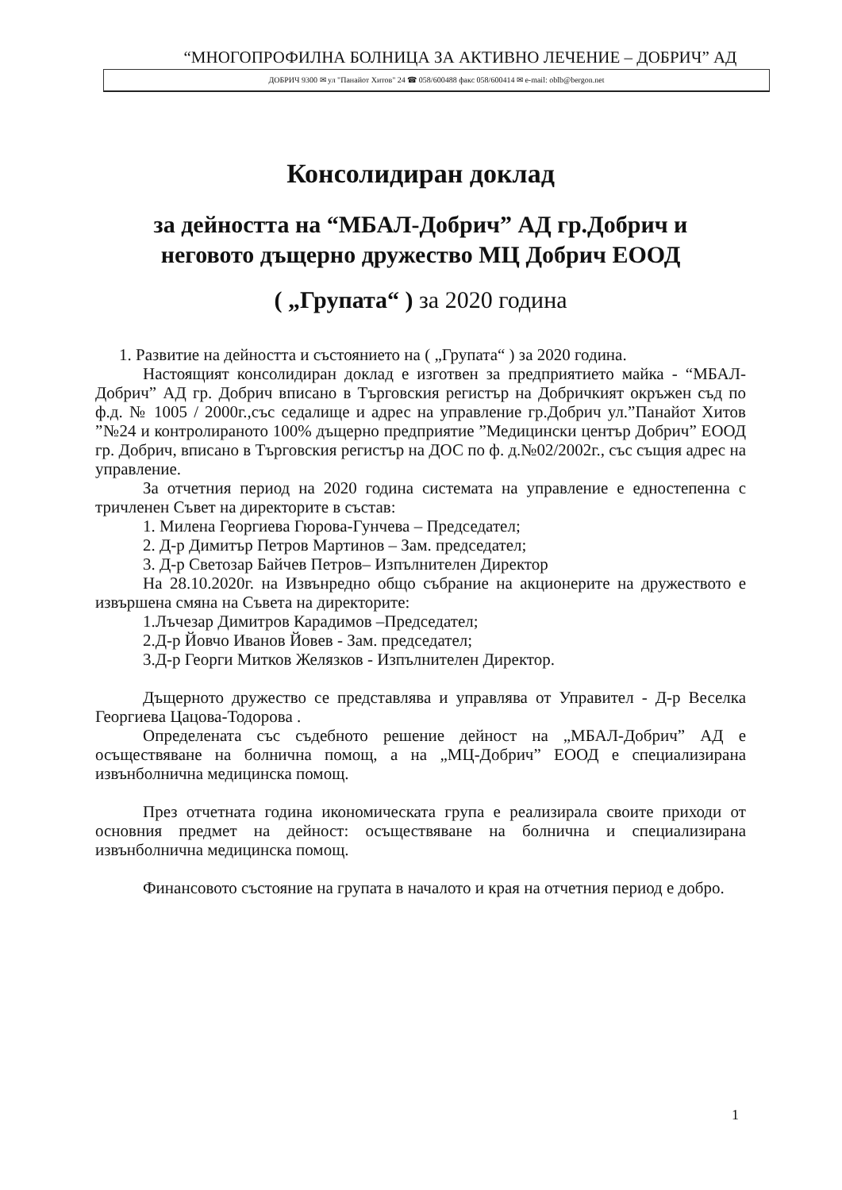“МНОГОПРОФИЛНА БОЛНИЦА ЗА АКТИВНО ЛЕЧЕНИЕ – ДОБРИЧ” АД
ДОБРИЧ 9300 ✉ ул "Панайот Хитов" 24 ☎ 058/600488 факс 058/600414 ✉ e-mail: oblb@bergon.net
Консолидиран доклад
за дейността на “МБАЛ-Добрич” АД гр.Добрич и
неговото дъщерно дружество МЦ Добрич ЕООД
( „Групата“ ) за 2020 година
1. Развитие на дейността и състоянието на ( „Групата“ ) за 2020 година.
Настоящият консолидиран доклад е изготвен за предприятието майка - “МБАЛ-Добрич” АД гр. Добрич вписано в Търговския регистър на Добричкият окръжен съд по ф.д. № 1005 / 2000г.,със седалище и адрес на управление гр.Добрич ул.”Панайот Хитов ”№24 и контролираното 100% дъщерно предприятие ”Медицински център Добрич” ЕООД гр. Добрич, вписано в Търговския регистър на ДОС по ф. д.№02/2002г., със същия адрес на управление.
За отчетния период на 2020 година системата на управление е едностепенна с тричленен Съвет на директорите в състав:
1. Милена Георгиева Гюрова-Гунчева – Председател;
2. Д-р Димитър Петров Мартинов – Зам. председател;
3. Д-р Светозар Байчев Петров– Изпълнителен Директор
На 28.10.2020г. на Извънредно общо събрание на акционерите на дружеството е извършена смяна на Съвета на директорите:
1.Лъчезар Димитров Карадимов –Председател;
2.Д-р Йовчо Иванов Йовев - Зам. председател;
3.Д-р Георги Митков Желязков - Изпълнителен Директор.
Дъщерното дружество се представлява и управлява от Управител - Д-р Веселка Георгиева Цацова-Тодорова .
Определената със съдебното решение дейност на „МБАЛ-Добрич” АД е осъществяване на болнична помощ, а на „МЦ-Добрич” ЕООД е специализирана извънболнична медицинска помощ.
През отчетната година икономическата група е реализирала своите приходи от основния предмет на дейност: осъществяване на болнична и специализирана извънболнична медицинска помощ.
Финансовото състояние на групата в началото и края на отчетния период е добро.
1